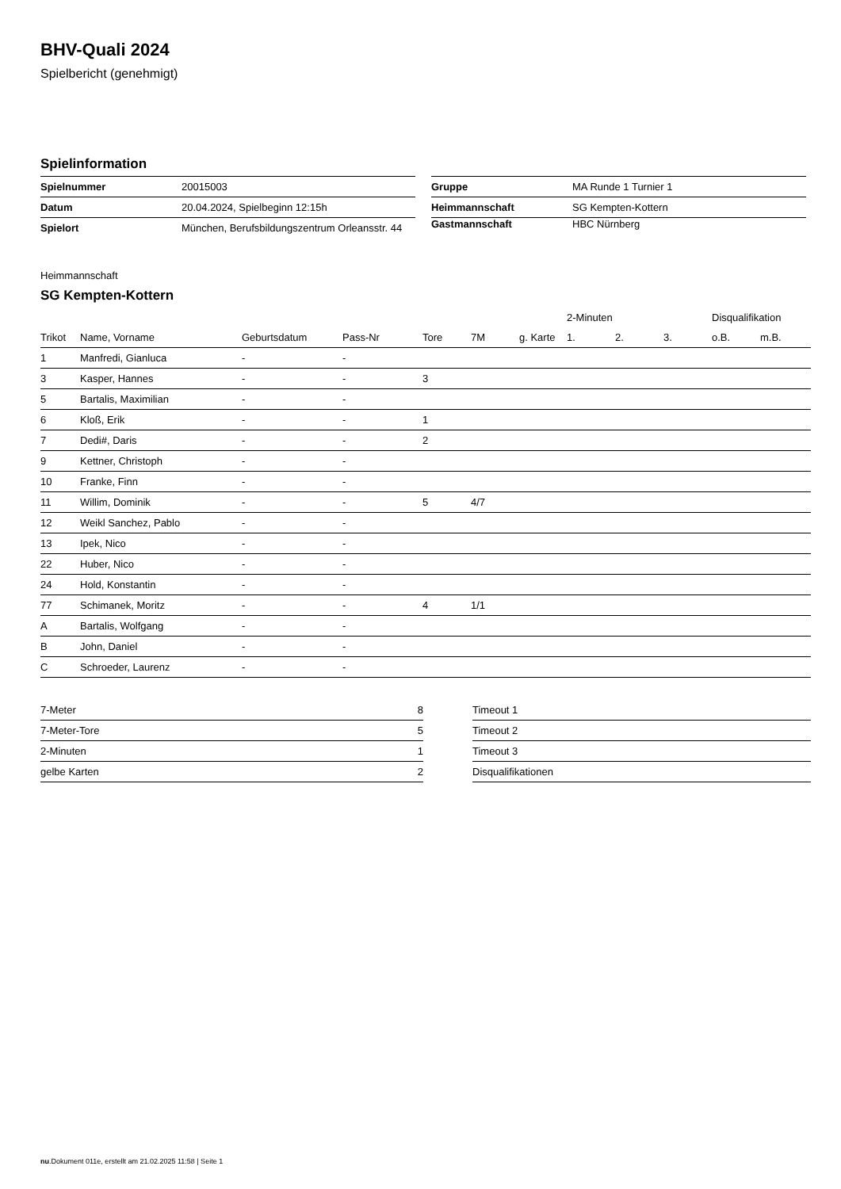BHV-Quali 2024
Spielbericht (genehmigt)
Spielinformation
| Spielnummer | 20015003 |
| Datum | 20.04.2024, Spielbeginn 12:15h |
| Spielort | München, Berufsbildungszentrum Orleansstr. 44 |
| Gruppe | MA Runde 1 Turnier 1 |
| Heimmannschaft | SG Kempten-Kottern |
| Gastmannschaft | HBC Nürnberg |
Heimmannschaft
SG Kempten-Kottern
| | | | | | | | 2-Minuten | | | Disqualifikation | |
| --- | --- | --- | --- | --- | --- | --- | --- | --- | --- | --- | --- |
| Trikot | Name, Vorname | Geburtsdatum | Pass-Nr | Tore | 7M | g. Karte | 1. | 2. | 3. | o.B. | m.B. |
| 1 | Manfredi, Gianluca | - | - | | | | | | | | |
| 3 | Kasper, Hannes | - | - | 3 | | | | | | | |
| 5 | Bartalis, Maximilian | - | - | | | | | | | | |
| 6 | Kloß, Erik | - | - | 1 | | | | | | | |
| 7 | Dedi#, Daris | - | - | 2 | | | | | | | |
| 9 | Kettner, Christoph | - | - | | | | | | | | |
| 10 | Franke, Finn | - | - | | | | | | | | |
| 11 | Willim, Dominik | - | - | 5 | 4/7 | | | | | | |
| 12 | Weikl Sanchez, Pablo | - | - | | | | | | | | |
| 13 | Ipek, Nico | - | - | | | | | | | | |
| 22 | Huber, Nico | - | - | | | | | | | | |
| 24 | Hold, Konstantin | - | - | | | | | | | | |
| 77 | Schimanek, Moritz | - | - | 4 | 1/1 | | | | | | |
| A | Bartalis, Wolfgang | - | - | | | | | | | | |
| B | John, Daniel | - | - | | | | | | | | |
| C | Schroeder, Laurenz | - | - | | | | | | | | |
| 7-Meter | 8 |
| 7-Meter-Tore | 5 |
| 2-Minuten | 1 |
| gelbe Karten | 2 |
| Timeout 1 |
| Timeout 2 |
| Timeout 3 |
| Disqualifikationen |
nu.Dokument 011e, erstellt am 21.02.2025 11:58 | Seite 1